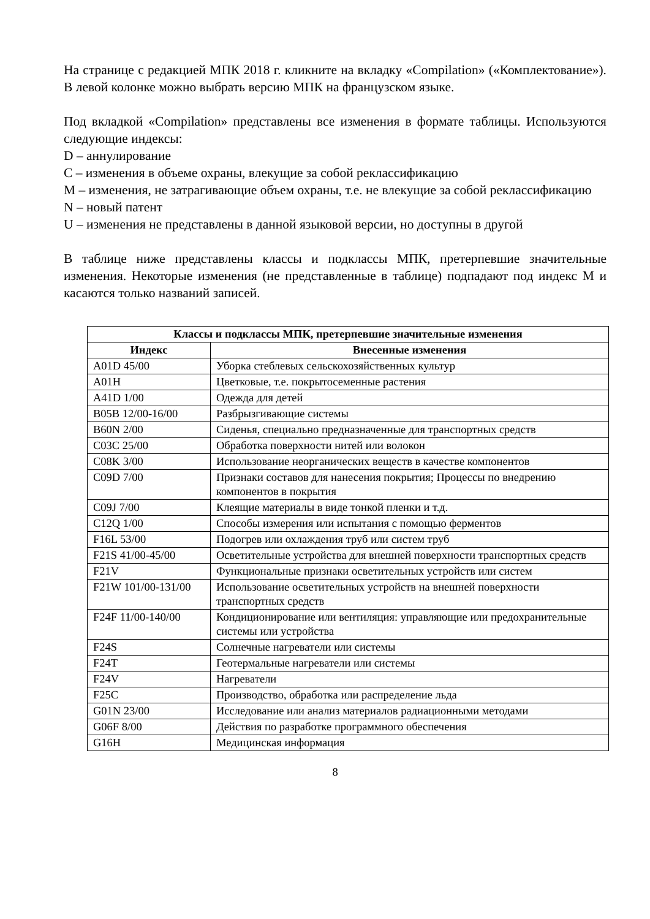На странице с редакцией МПК 2018 г. кликните на вкладку «Compilation» («Комплектование»). В левой колонке можно выбрать версию МПК на французском языке.
Под вкладкой «Compilation» представлены все изменения в формате таблицы. Используются следующие индексы:
D – аннулирование
C – изменения в объеме охраны, влекущие за собой реклассификацию
M – изменения, не затрагивающие объем охраны, т.е. не влекущие за собой реклассификацию
N – новый патент
U – изменения не представлены в данной языковой версии, но доступны в другой
В таблице ниже представлены классы и подклассы МПК, претерпевшие значительные изменения. Некоторые изменения (не представленные в таблице) подпадают под индекс M и касаются только названий записей.
| Классы и подклассы МПК, претерпевшие значительные изменения | |
| --- | --- |
| Индекс | Внесенные изменения |
| A01D 45/00 | Уборка стеблевых сельскохозяйственных культур |
| A01H | Цветковые, т.е. покрытосеменные растения |
| A41D 1/00 | Одежда для детей |
| B05B 12/00-16/00 | Разбрызгивающие системы |
| B60N 2/00 | Сиденья, специально предназначенные для транспортных средств |
| C03C 25/00 | Обработка поверхности нитей или волокон |
| C08K 3/00 | Использование неорганических веществ в качестве компонентов |
| C09D 7/00 | Признаки составов для нанесения покрытия; Процессы по внедрению компонентов в покрытия |
| C09J 7/00 | Клеящие материалы в виде тонкой пленки и т.д. |
| C12Q 1/00 | Способы измерения или испытания с помощью ферментов |
| F16L 53/00 | Подогрев или охлаждения труб или систем труб |
| F21S 41/00-45/00 | Осветительные устройства для внешней поверхности транспортных средств |
| F21V | Функциональные признаки осветительных устройств или систем |
| F21W 101/00-131/00 | Использование осветительных устройств на внешней поверхности транспортных средств |
| F24F 11/00-140/00 | Кондиционирование или вентиляция: управляющие или предохранительные системы или устройства |
| F24S | Солнечные нагреватели или системы |
| F24T | Геотермальные нагреватели или системы |
| F24V | Нагреватели |
| F25C | Производство, обработка или распределение льда |
| G01N 23/00 | Исследование или анализ материалов радиационными методами |
| G06F 8/00 | Действия по разработке программного обеспечения |
| G16H | Медицинская информация |
8